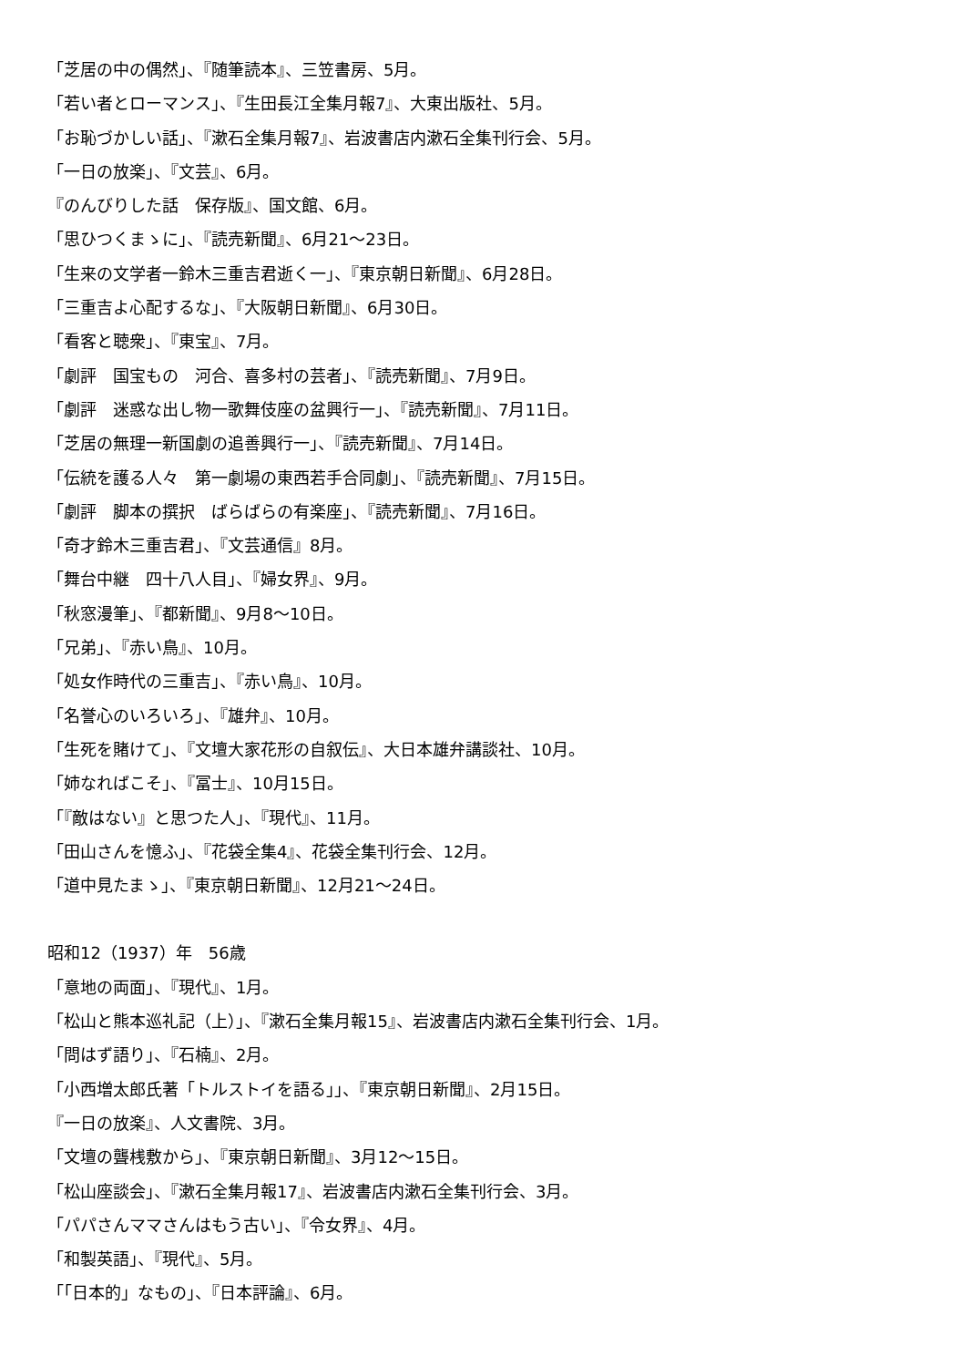「芝居の中の偶然」、『随筆読本』、三笠書房、5月。
「若い者とローマンス」、『生田長江全集月報7』、大東出版社、5月。
「お恥づかしい話」、『漱石全集月報7』、岩波書店内漱石全集刊行会、5月。
「一日の放楽」、『文芸』、6月。
『のんびりした話　保存版』、国文館、6月。
「思ひつくまゝに」、『読売新聞』、6月21〜23日。
「生来の文学者一鈴木三重吉君逝く一」、『東京朝日新聞』、6月28日。
「三重吉よ心配するな」、『大阪朝日新聞』、6月30日。
「看客と聴衆」、『東宝』、7月。
「劇評　国宝もの　河合、喜多村の芸者」、『読売新聞』、7月9日。
「劇評　迷惑な出し物一歌舞伎座の盆興行一」、『読売新聞』、7月11日。
「芝居の無理一新国劇の追善興行一」、『読売新聞』、7月14日。
「伝統を護る人々　第一劇場の東西若手合同劇」、『読売新聞』、7月15日。
「劇評　脚本の撰択　ばらばらの有楽座」、『読売新聞』、7月16日。
「奇才鈴木三重吉君」、『文芸通信』8月。
「舞台中継　四十八人目」、『婦女界』、9月。
「秋窓漫筆」、『都新聞』、9月8〜10日。
「兄弟」、『赤い鳥』、10月。
「処女作時代の三重吉」、『赤い鳥』、10月。
「名誉心のいろいろ」、『雄弁』、10月。
「生死を賭けて」、『文壇大家花形の自叙伝』、大日本雄弁講談社、10月。
「姉なればこそ」、『冨士』、10月15日。
「『敵はない』と思つた人」、『現代』、11月。
「田山さんを憶ふ」、『花袋全集4』、花袋全集刊行会、12月。
「道中見たまゝ」、『東京朝日新聞』、12月21〜24日。
昭和12（1937）年　56歳
「意地の両面」、『現代』、1月。
「松山と熊本巡礼記（上）」、『漱石全集月報15』、岩波書店内漱石全集刊行会、1月。
「問はず語り」、『石楠』、2月。
「小西増太郎氏著「トルストイを語る」」、『東京朝日新聞』、2月15日。
『一日の放楽』、人文書院、3月。
「文壇の聾桟敷から」、『東京朝日新聞』、3月12〜15日。
「松山座談会」、『漱石全集月報17』、岩波書店内漱石全集刊行会、3月。
「パパさんママさんはもう古い」、『令女界』、4月。
「和製英語」、『現代』、5月。
「「日本的」なもの」、『日本評論』、6月。